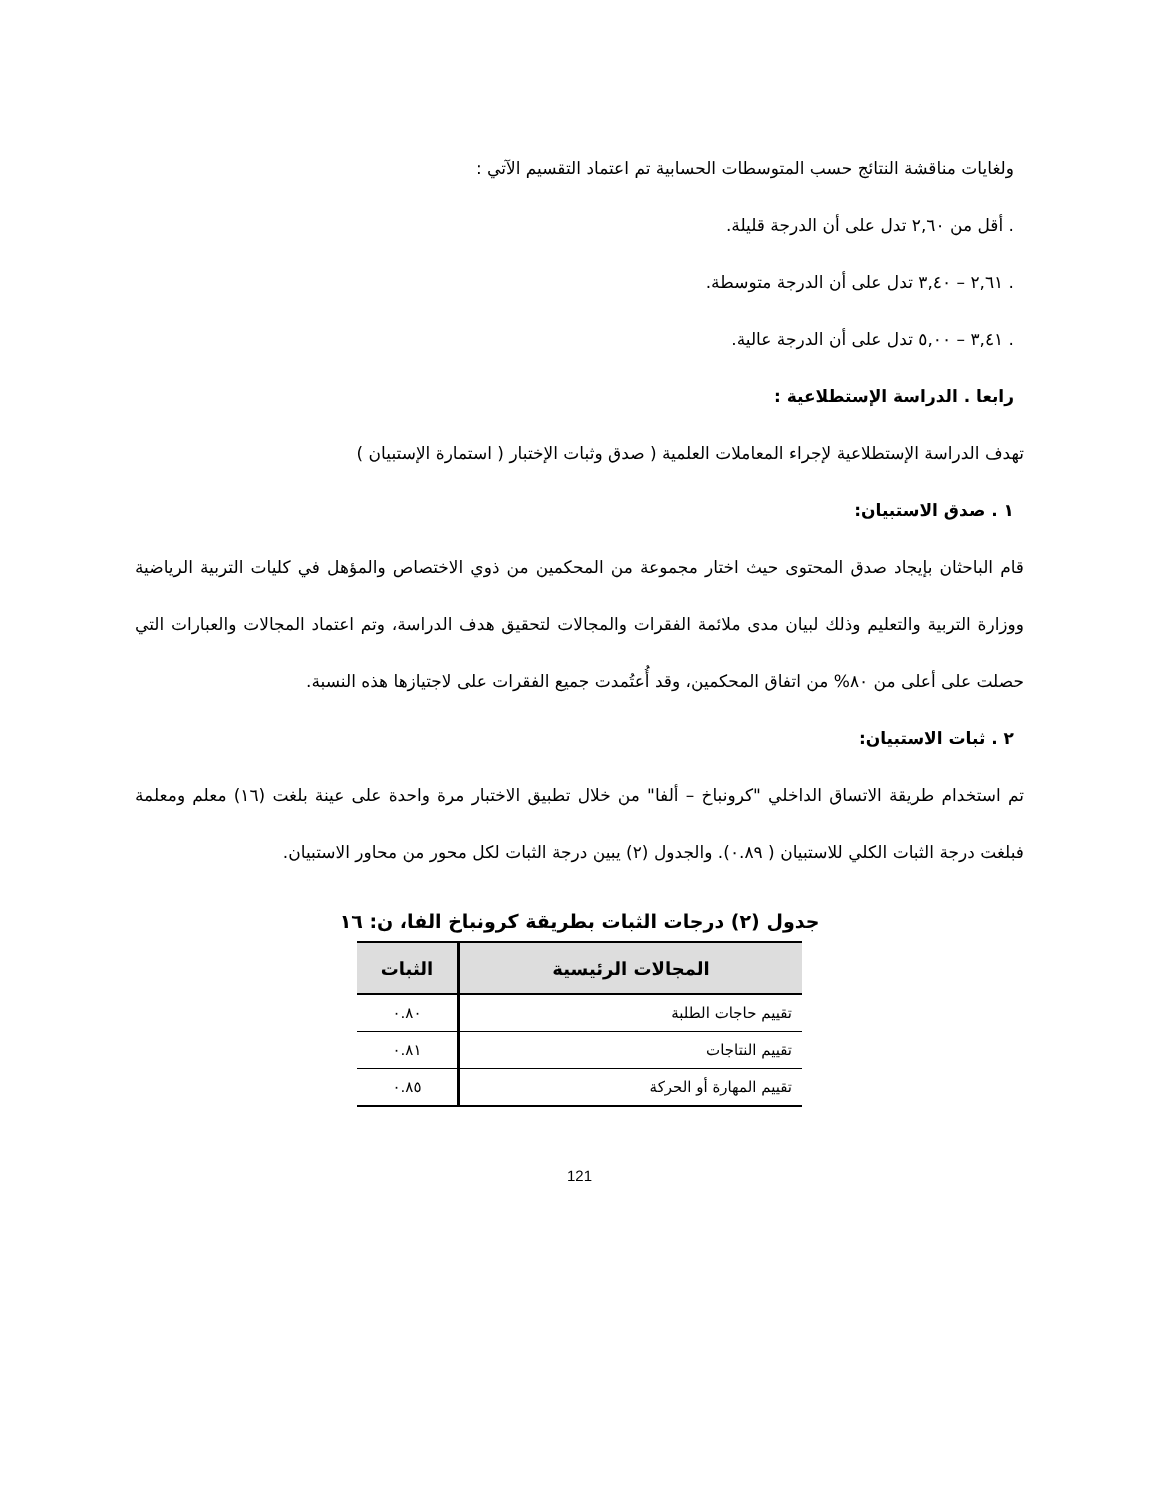ولغايات مناقشة النتائج حسب المتوسطات الحسابية تم اعتماد التقسيم الآتي :
. أقل من ٢,٦٠ تدل على أن الدرجة قليلة.
. ٢,٦١ – ٣,٤٠ تدل على أن الدرجة متوسطة.
. ٣,٤١ – ٥,٠٠ تدل على أن الدرجة عالية.
رابعا . الدراسة الإستطلاعية :
تهدف الدراسة الإستطلاعية لإجراء المعاملات العلمية ( صدق وثبات الإختبار ( استمارة الإستبيان )
١ . صدق الاستبيان:
قام الباحثان بإيجاد صدق المحتوى حيث اختار مجموعة من المحكمين من ذوي الاختصاص والمؤهل في كليات التربية الرياضية ووزارة التربية والتعليم وذلك لبيان مدى ملائمة الفقرات والمجالات لتحقيق هدف الدراسة، وتم اعتماد المجالات والعبارات التي حصلت على أعلى من ٨٠% من اتفاق المحكمين، وقد أُعتُمدت جميع الفقرات على لاجتيازها هذه النسبة.
٢ . ثبات الاستبيان:
تم استخدام طريقة الاتساق الداخلي "كرونباخ – ألفا" من خلال تطبيق الاختبار مرة واحدة على عينة بلغت (١٦) معلم ومعلمة فبلغت درجة الثبات الكلي للاستبيان ( ٠.٨٩). والجدول (٢) يبين درجة الثبات لكل محور من محاور الاستبيان.
جدول (٢) درجات الثبات بطريقة كرونباخ الفا، ن: ١٦
| المجالات الرئيسية | الثبات |
| --- | --- |
| تقييم حاجات الطلبة | ٠.٨٠ |
| تقييم النتاجات | ٠.٨١ |
| تقييم المهارة أو الحركة | ٠.٨٥ |
121